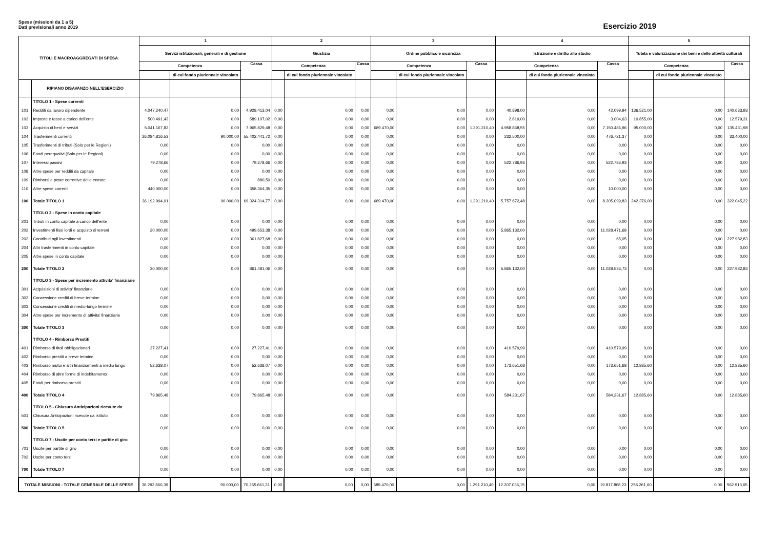Spese (missioni da 1 a 5)
Dati previsionali anno 2019
Esercizio 2019
| TITOLI E MACROAGGREGATI DI SPESA | | 1 | | | 2 | | | 3 | | | 4 | | | 5 | | |
| --- | --- | --- | --- | --- | --- | --- | --- | --- | --- | --- | --- | --- | --- | --- | --- | --- |
| | | Servizi istituzionali, generali e di gestione | | | Giustizia | | | Ordine pubblico e sicurezza | | | Istruzione e diritto allo studio | | | Tutela e valorizzazione dei beni e delle attività culturali | | |
| | | Competenza | | Cassa | Competenza | | Cassa | Competenza | | Cassa | Competenza | | Cassa | Competenza | | Cassa |
| | | | di cui fondo pluriennale vincolato | | | di cui fondo pluriennale vincolato | | | di cui fondo pluriennale vincolato | | | di cui fondo pluriennale vincolato | | | di cui fondo pluriennale vincolato | |
| | RIPIANO DISAVANZO NELL'ESERCIZIO | | | | | | | | | | | | | | | |
| | TITOLO 1 - Spese correnti | | | | | | | | | | | | | | | |
| 101 | Redditi da lavoro dipendente | 4.047.240,47 | 0,00 | 4.928.413,04 | 0,00 | 0,00 | 0,00 | 0,00 | 0,00 | 0,00 | 40.898,00 | 0,00 | 42.099,94 | 136.521,00 | 0,00 | 140.633,93 |
| 102 | Imposte e tasse a carico dell'ente | 500.491,43 | 0,00 | 589.107,02 | 0,00 | 0,00 | 0,00 | 0,00 | 0,00 | 0,00 | 2.619,00 | 0,00 | 3.004,63 | 10.855,00 | 0,00 | 12.579,31 |
| 103 | Acquisto di beni e servizi | 5.041.167,82 | 0,00 | 7.965.829,48 | 0,00 | 0,00 | 0,00 | 689.470,00 | 0,00 | 1.291.210,40 | 4.958.868,55 | 0,00 | 7.150.486,96 | 95.000,00 | 0,00 | 135.431,98 |
| 104 | Trasferimenti correnti | 26.084.816,53 | 90.000,00 | 55.402.441,72 | 0,00 | 0,00 | 0,00 | 0,00 | 0,00 | 0,00 | 232.500,00 | 0,00 | 476.721,37 | 0,00 | 0,00 | 33.400,00 |
| 105 | Trasferimenti di tributi (Solo per le Regioni) | 0,00 | 0,00 | 0,00 | 0,00 | 0,00 | 0,00 | 0,00 | 0,00 | 0,00 | 0,00 | 0,00 | 0,00 | 0,00 | 0,00 | 0,00 |
| 106 | Fondi perequativi (Solo per le Regioni) | 0,00 | 0,00 | 0,00 | 0,00 | 0,00 | 0,00 | 0,00 | 0,00 | 0,00 | 0,00 | 0,00 | 0,00 | 0,00 | 0,00 | 0,00 |
| 107 | Interessi passivi | 79.278,66 | 0,00 | 79.278,66 | 0,00 | 0,00 | 0,00 | 0,00 | 0,00 | 0,00 | 522.786,93 | 0,00 | 522.786,93 | 0,00 | 0,00 | 0,00 |
| 108 | Altre spese per redditi da capitale | 0,00 | 0,00 | 0,00 | 0,00 | 0,00 | 0,00 | 0,00 | 0,00 | 0,00 | 0,00 | 0,00 | 0,00 | 0,00 | 0,00 | 0,00 |
| 109 | Rimborsi e poste correttive delle entrate | 0,00 | 0,00 | 880,50 | 0,00 | 0,00 | 0,00 | 0,00 | 0,00 | 0,00 | 0,00 | 0,00 | 0,00 | 0,00 | 0,00 | 0,00 |
| 110 | Altre spese correnti | 440.000,00 | 0,00 | 358.364,35 | 0,00 | 0,00 | 0,00 | 0,00 | 0,00 | 0,00 | 0,00 | 0,00 | 10.000,00 | 0,00 | 0,00 | 0,00 |
| 100 | Totale TITOLO 1 | 36.192.994,91 | 90.000,00 | 69.324.314,77 | 0,00 | 0,00 | 0,00 | 689.470,00 | 0,00 | 1.291.210,40 | 5.757.672,48 | 0,00 | 8.205.099,83 | 242.376,00 | 0,00 | 322.045,22 |
| | TITOLO 2 - Spese in conto capitale | | | | | | | | | | | | | | | |
| 201 | Tributi in conto capitale a carico dell'ente | 0,00 | 0,00 | 0,00 | 0,00 | 0,00 | 0,00 | 0,00 | 0,00 | 0,00 | 0,00 | 0,00 | 0,00 | 0,00 | 0,00 | 0,00 |
| 202 | Investimenti fissi lordi e acquisto di terreni | 20.000,00 | 0,00 | 499.653,38 | 0,00 | 0,00 | 0,00 | 0,00 | 0,00 | 0,00 | 5.865.132,00 | 0,00 | 11.028.471,68 | 0,00 | 0,00 | 0,00 |
| 203 | Contributi agli investimenti | 0,00 | 0,00 | 361.827,68 | 0,00 | 0,00 | 0,00 | 0,00 | 0,00 | 0,00 | 0,00 | 0,00 | 65,05 | 0,00 | 0,00 | 227.982,83 |
| 204 | Altri trasferimenti in conto capitale | 0,00 | 0,00 | 0,00 | 0,00 | 0,00 | 0,00 | 0,00 | 0,00 | 0,00 | 0,00 | 0,00 | 0,00 | 0,00 | 0,00 | 0,00 |
| 205 | Altre spese in conto capitale | 0,00 | 0,00 | 0,00 | 0,00 | 0,00 | 0,00 | 0,00 | 0,00 | 0,00 | 0,00 | 0,00 | 0,00 | 0,00 | 0,00 | 0,00 |
| 200 | Totale TITOLO 2 | 20.000,00 | 0,00 | 861.481,06 | 0,00 | 0,00 | 0,00 | 0,00 | 0,00 | 0,00 | 5.865.132,00 | 0,00 | 11.028.536,73 | 0,00 | 0,00 | 227.982,83 |
| | TITOLO 3 - Spese per incremento attivita' finanziarie | | | | | | | | | | | | | | | |
| 301 | Acquisizioni di attivita' finanziarie | 0,00 | 0,00 | 0,00 | 0,00 | 0,00 | 0,00 | 0,00 | 0,00 | 0,00 | 0,00 | 0,00 | 0,00 | 0,00 | 0,00 | 0,00 |
| 302 | Concessione crediti di breve termine | 0,00 | 0,00 | 0,00 | 0,00 | 0,00 | 0,00 | 0,00 | 0,00 | 0,00 | 0,00 | 0,00 | 0,00 | 0,00 | 0,00 | 0,00 |
| 303 | Concessione crediti di medio-lungo termine | 0,00 | 0,00 | 0,00 | 0,00 | 0,00 | 0,00 | 0,00 | 0,00 | 0,00 | 0,00 | 0,00 | 0,00 | 0,00 | 0,00 | 0,00 |
| 304 | Altre spese per incremento di attivita' finanziarie | 0,00 | 0,00 | 0,00 | 0,00 | 0,00 | 0,00 | 0,00 | 0,00 | 0,00 | 0,00 | 0,00 | 0,00 | 0,00 | 0,00 | 0,00 |
| 300 | Totale TITOLO 3 | 0,00 | 0,00 | 0,00 | 0,00 | 0,00 | 0,00 | 0,00 | 0,00 | 0,00 | 0,00 | 0,00 | 0,00 | 0,00 | 0,00 | 0,00 |
| | TITOLO 4 - Rimborso Prestiti | | | | | | | | | | | | | | | |
| 401 | Rimborso di titoli obbligazionari | 27.227,41 | 0,00 | 27.227,41 | 0,00 | 0,00 | 0,00 | 0,00 | 0,00 | 0,00 | 410.579,99 | 0,00 | 410.579,99 | 0,00 | 0,00 | 0,00 |
| 402 | Rimborso prestiti a breve termine | 0,00 | 0,00 | 0,00 | 0,00 | 0,00 | 0,00 | 0,00 | 0,00 | 0,00 | 0,00 | 0,00 | 0,00 | 0,00 | 0,00 | 0,00 |
| 403 | Rimborso mutui e altri finanziamenti a medio lungo | 52.638,07 | 0,00 | 52.638,07 | 0,00 | 0,00 | 0,00 | 0,00 | 0,00 | 0,00 | 173.651,68 | 0,00 | 173.651,68 | 12.885,60 | 0,00 | 12.885,60 |
| 404 | Rimborso di altre forme di indebitamento | 0,00 | 0,00 | 0,00 | 0,00 | 0,00 | 0,00 | 0,00 | 0,00 | 0,00 | 0,00 | 0,00 | 0,00 | 0,00 | 0,00 | 0,00 |
| 405 | Fondi per rimborso prestiti | 0,00 | 0,00 | 0,00 | 0,00 | 0,00 | 0,00 | 0,00 | 0,00 | 0,00 | 0,00 | 0,00 | 0,00 | 0,00 | 0,00 | 0,00 |
| 400 | Totale TITOLO 4 | 79.865,48 | 0,00 | 79.865,48 | 0,00 | 0,00 | 0,00 | 0,00 | 0,00 | 0,00 | 584.231,67 | 0,00 | 584.231,67 | 12.885,60 | 0,00 | 12.885,60 |
| | TITOLO 5 - Chiusura Anticipazioni ricevute da | | | | | | | | | | | | | | | |
| 501 | Chiusura Anticipazioni ricevute da istituto | 0,00 | 0,00 | 0,00 | 0,00 | 0,00 | 0,00 | 0,00 | 0,00 | 0,00 | 0,00 | 0,00 | 0,00 | 0,00 | 0,00 | 0,00 |
| 500 | Totale TITOLO 5 | 0,00 | 0,00 | 0,00 | 0,00 | 0,00 | 0,00 | 0,00 | 0,00 | 0,00 | 0,00 | 0,00 | 0,00 | 0,00 | 0,00 | 0,00 |
| | TITOLO 7 - Uscite per conto terzi e partite di giro | | | | | | | | | | | | | | | |
| 701 | Uscite per partite di giro | 0,00 | 0,00 | 0,00 | 0,00 | 0,00 | 0,00 | 0,00 | 0,00 | 0,00 | 0,00 | 0,00 | 0,00 | 0,00 | 0,00 | 0,00 |
| 702 | Uscite per conto terzi | 0,00 | 0,00 | 0,00 | 0,00 | 0,00 | 0,00 | 0,00 | 0,00 | 0,00 | 0,00 | 0,00 | 0,00 | 0,00 | 0,00 | 0,00 |
| 700 | Totale TITOLO 7 | 0,00 | 0,00 | 0,00 | 0,00 | 0,00 | 0,00 | 0,00 | 0,00 | 0,00 | 0,00 | 0,00 | 0,00 | 0,00 | 0,00 | 0,00 |
| TOTALE MISSIONI - TOTALE GENERALE DELLE SPESE | | 36.292.860,39 | 90.000,00 | 70.265.661,31 | 0,00 | 0,00 | 0,00 | 689.470,00 | 0,00 | 1.291.210,40 | 12.207.036,15 | 0,00 | 19.817.868,23 | 255.261,60 | 0,00 | 562.913,65 |